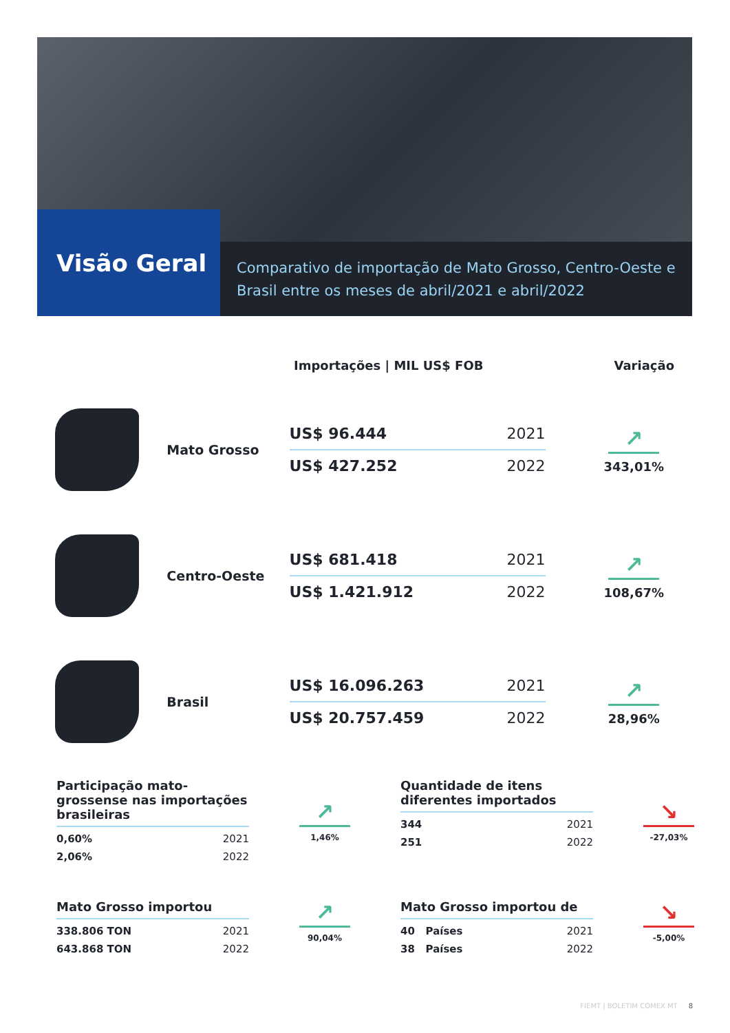Visão Geral
Comparativo de importação de Mato Grosso, Centro-Oeste e Brasil entre os meses de abril/2021 e abril/2022
Importações | MIL US$ FOB Variação
Mato Grosso
US$ 96.444 2021
US$ 427.252 2022
↗
343,01%
Centro-Oeste
US$ 681.418 2021
US$ 1.421.912 2022
↗
108,67%
Brasil
US$ 16.096.263 2021
US$ 20.757.459 2022
↗
28,96%
Participação mato-grossense nas importações brasileiras
0,60% 2021
2,06% 2022
↗
1,46%
Quantidade de itens diferentes importados
344 2021
251 2022
↘
-27,03%
Mato Grosso importou
338.806 TON 2021
643.868 TON 2022
↗
90,04%
Mato Grosso importou de
40 Países 2021
38 Países 2022
↘
-5,00%
FIEMT | BOLETIM COMEX MT 8